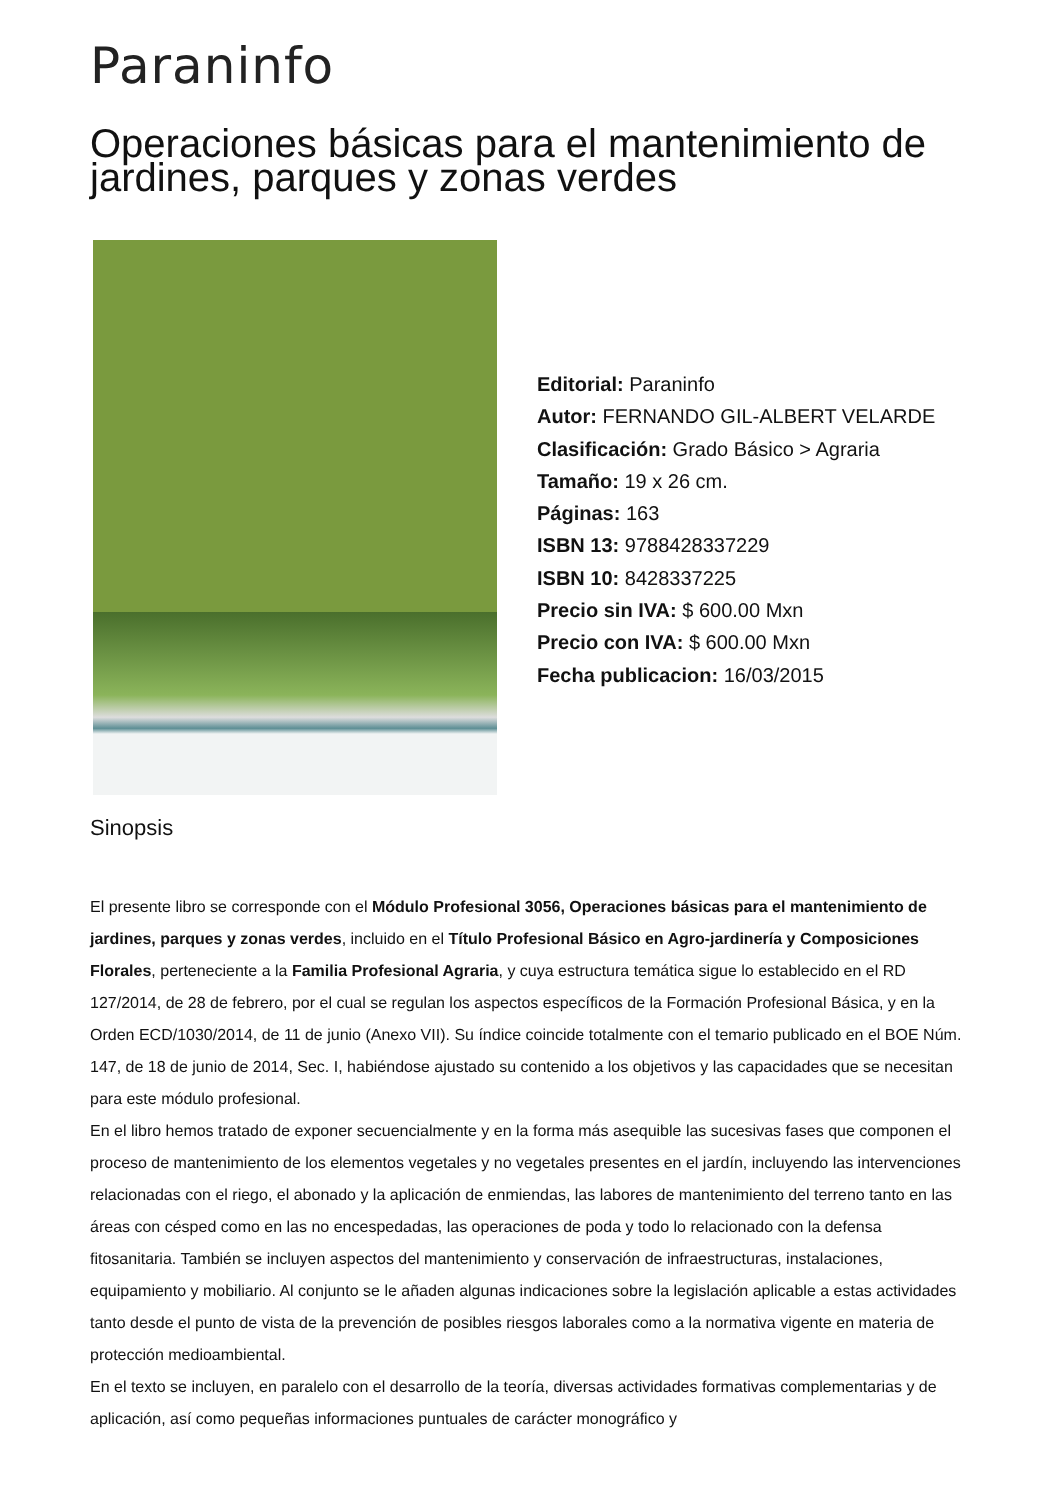Paraninfo
Operaciones básicas para el mantenimiento de jardines, parques y zonas verdes
Editorial: Paraninfo
Autor: FERNANDO GIL-ALBERT VELARDE
Clasificación: Grado Básico > Agraria
Tamaño: 19 x 26 cm.
Páginas: 163
ISBN 13: 9788428337229
ISBN 10: 8428337225
Precio sin IVA: $ 600.00 Mxn
Precio con IVA: $ 600.00 Mxn
Fecha publicacion: 16/03/2015
Sinopsis
El presente libro se corresponde con el Módulo Profesional 3056, Operaciones básicas para el mantenimiento de jardines, parques y zonas verdes, incluido en el Título Profesional Básico en Agro-jardinería y Composiciones Florales, perteneciente a la Familia Profesional Agraria, y cuya estructura temática sigue lo establecido en el RD 127/2014, de 28 de febrero, por el cual se regulan los aspectos específicos de la Formación Profesional Básica, y en la Orden ECD/1030/2014, de 11 de junio (Anexo VII). Su índice coincide totalmente con el temario publicado en el BOE Núm. 147, de 18 de junio de 2014, Sec. I, habiéndose ajustado su contenido a los objetivos y las capacidades que se necesitan para este módulo profesional.
En el libro hemos tratado de exponer secuencialmente y en la forma más asequible las sucesivas fases que componen el proceso de mantenimiento de los elementos vegetales y no vegetales presentes en el jardín, incluyendo las intervenciones relacionadas con el riego, el abonado y la aplicación de enmiendas, las labores de mantenimiento del terreno tanto en las áreas con césped como en las no encespedadas, las operaciones de poda y todo lo relacionado con la defensa fitosanitaria. También se incluyen aspectos del mantenimiento y conservación de infraestructuras, instalaciones, equipamiento y mobiliario. Al conjunto se le añaden algunas indicaciones sobre la legislación aplicable a estas actividades tanto desde el punto de vista de la prevención de posibles riesgos laborales como a la normativa vigente en materia de protección medioambiental.
En el texto se incluyen, en paralelo con el desarrollo de la teoría, diversas actividades formativas complementarias y de aplicación, así como pequeñas informaciones puntuales de carácter monográfico y